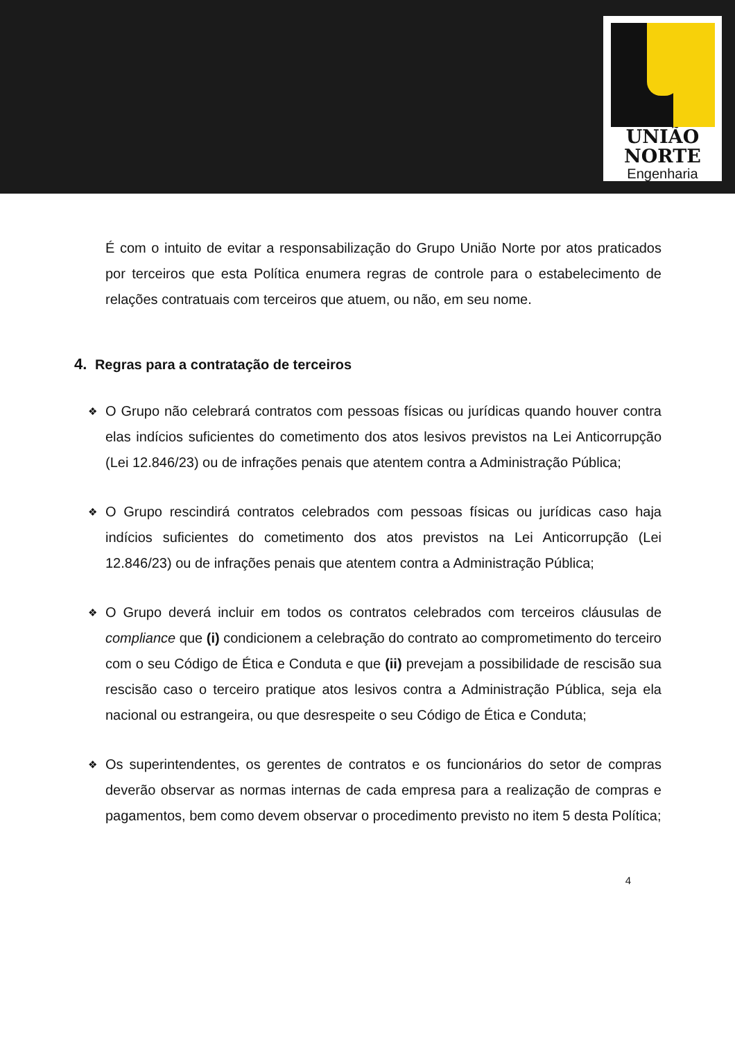UNIÃO
NORTE
Engenharia
É com o intuito de evitar a responsabilização do Grupo União Norte por atos praticados por terceiros que esta Política enumera regras de controle para o estabelecimento de relações contratuais com terceiros que atuem, ou não, em seu nome.
4. Regras para a contratação de terceiros
❖
O Grupo não celebrará contratos com pessoas físicas ou jurídicas quando houver contra elas indícios suficientes do cometimento dos atos lesivos previstos na Lei Anticorrupção (Lei 12.846/23) ou de infrações penais que atentem contra a Administração Pública;
❖
O Grupo rescindirá contratos celebrados com pessoas físicas ou jurídicas caso haja indícios suficientes do cometimento dos atos previstos na Lei Anticorrupção (Lei 12.846/23) ou de infrações penais que atentem contra a Administração Pública;
❖
O Grupo deverá incluir em todos os contratos celebrados com terceiros cláusulas de compliance que (i) condicionem a celebração do contrato ao comprometimento do terceiro com o seu Código de Ética e Conduta e que (ii) prevejam a possibilidade de rescisão sua rescisão caso o terceiro pratique atos lesivos contra a Administração Pública, seja ela nacional ou estrangeira, ou que desrespeite o seu Código de Ética e Conduta;
❖
Os superintendentes, os gerentes de contratos e os funcionários do setor de compras deverão observar as normas internas de cada empresa para a realização de compras e pagamentos, bem como devem observar o procedimento previsto no item 5 desta Política;
4